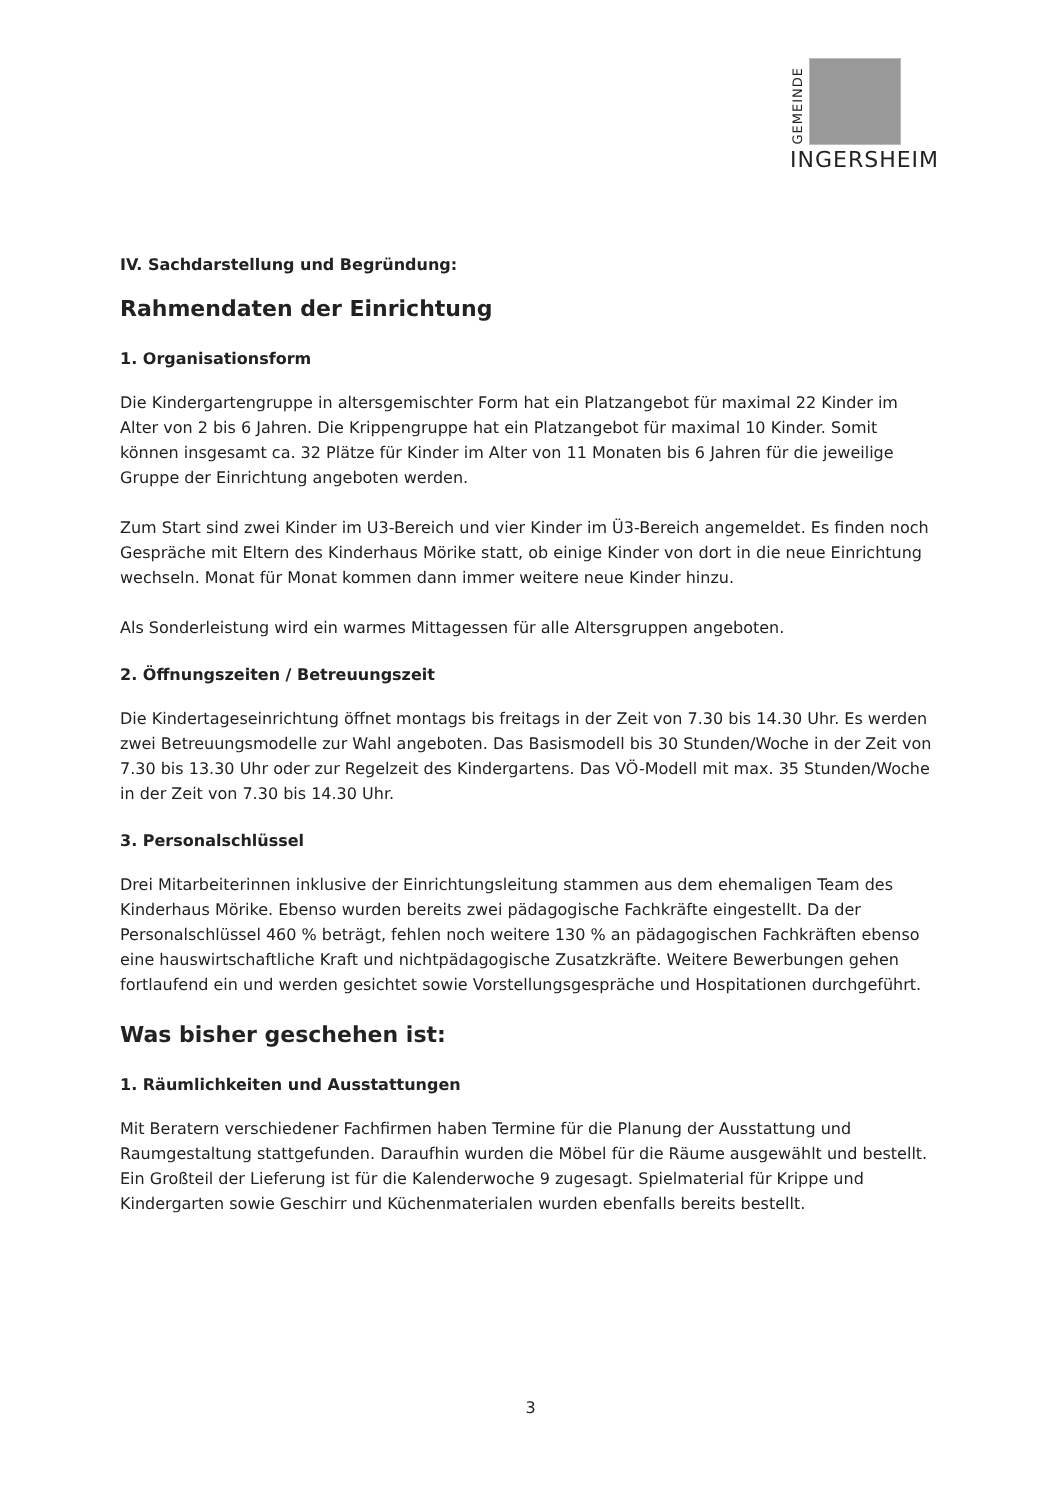GEMEINDE
INGERSHEIM
IV. Sachdarstellung und Begründung:
Rahmendaten der Einrichtung
1. Organisationsform
Die Kindergartengruppe in altersgemischter Form hat ein Platzangebot für maximal 22 Kinder im Alter von 2 bis 6 Jahren. Die Krippengruppe hat ein Platzangebot für maximal 10 Kinder. Somit können insgesamt ca. 32 Plätze für Kinder im Alter von 11 Monaten bis 6 Jahren für die jeweilige Gruppe der Einrichtung angeboten werden.
Zum Start sind zwei Kinder im U3-Bereich und vier Kinder im Ü3-Bereich angemeldet. Es finden noch Gespräche mit Eltern des Kinderhaus Mörike statt, ob einige Kinder von dort in die neue Einrichtung wechseln. Monat für Monat kommen dann immer weitere neue Kinder hinzu.
Als Sonderleistung wird ein warmes Mittagessen für alle Altersgruppen angeboten.
2. Öffnungszeiten / Betreuungszeit
Die Kindertageseinrichtung öffnet montags bis freitags in der Zeit von 7.30 bis 14.30 Uhr. Es werden zwei Betreuungsmodelle zur Wahl angeboten. Das Basismodell bis 30 Stunden/Woche in der Zeit von 7.30 bis 13.30 Uhr oder zur Regelzeit des Kindergartens. Das VÖ-Modell mit max. 35 Stunden/Woche in der Zeit von 7.30 bis 14.30 Uhr.
3. Personalschlüssel
Drei Mitarbeiterinnen inklusive der Einrichtungsleitung stammen aus dem ehemaligen Team des Kinderhaus Mörike. Ebenso wurden bereits zwei pädagogische Fachkräfte eingestellt. Da der Personalschlüssel 460 % beträgt, fehlen noch weitere 130 % an pädagogischen Fachkräften ebenso eine hauswirtschaftliche Kraft und nichtpädagogische Zusatzkräfte. Weitere Bewerbungen gehen fortlaufend ein und werden gesichtet sowie Vorstellungsgespräche und Hospitationen durchgeführt.
Was bisher geschehen ist:
1. Räumlichkeiten und Ausstattungen
Mit Beratern verschiedener Fachfirmen haben Termine für die Planung der Ausstattung und Raumgestaltung stattgefunden. Daraufhin wurden die Möbel für die Räume ausgewählt und bestellt. Ein Großteil der Lieferung ist für die Kalenderwoche 9 zugesagt. Spielmaterial für Krippe und Kindergarten sowie Geschirr und Küchenmaterialen wurden ebenfalls bereits bestellt.
3